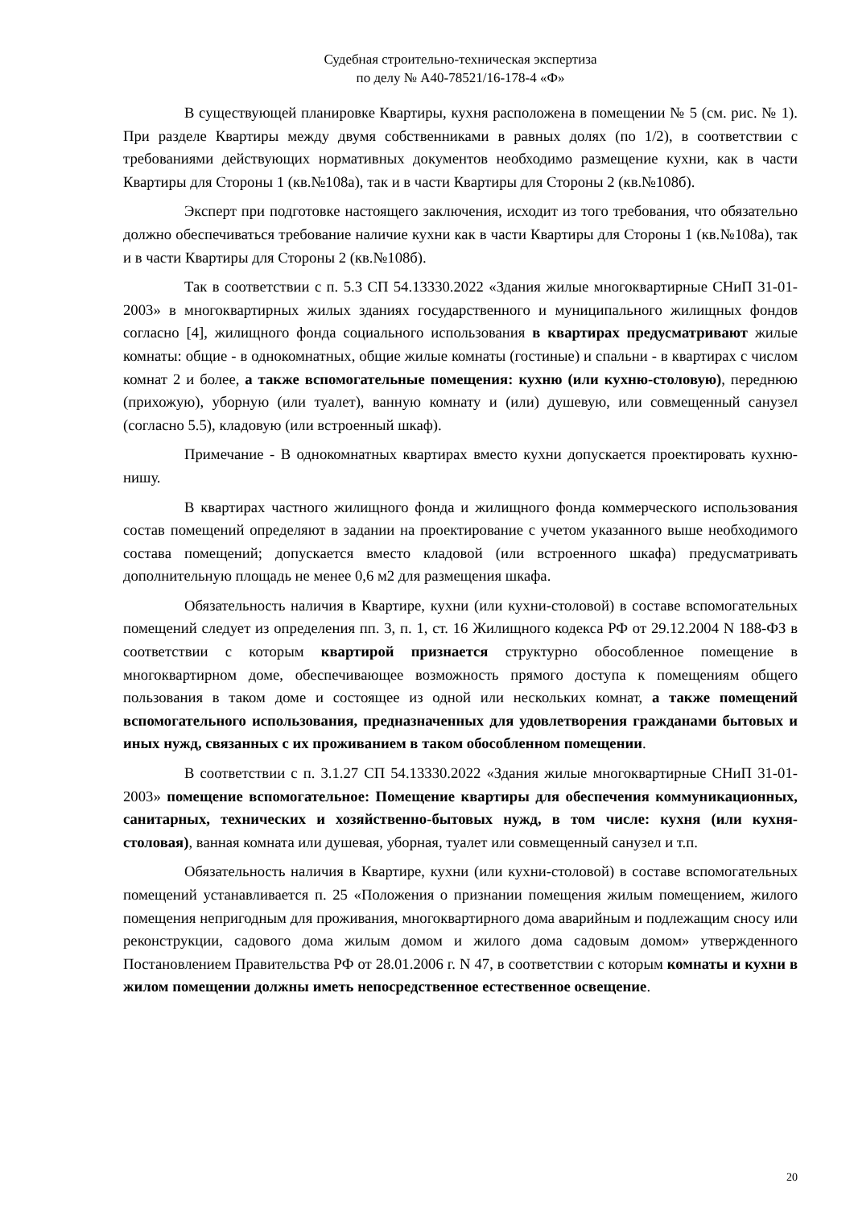Судебная строительно-техническая экспертиза
по делу № А40-78521/16-178-4 «Ф»
В существующей планировке Квартиры, кухня расположена в помещении № 5 (см. рис. № 1). При разделе Квартиры между двумя собственниками в равных долях (по 1/2), в соответствии с требованиями действующих нормативных документов необходимо размещение кухни, как в части Квартиры для Стороны 1 (кв.№108а), так и в части Квартиры для Стороны 2 (кв.№108б).
Эксперт при подготовке настоящего заключения, исходит из того требования, что обязательно должно обеспечиваться требование наличие кухни как в части Квартиры для Стороны 1 (кв.№108а), так и в части Квартиры для Стороны 2 (кв.№108б).
Так в соответствии с п. 5.3 СП 54.13330.2022 «Здания жилые многоквартирные СНиП 31-01-2003» в многоквартирных жилых зданиях государственного и муниципального жилищных фондов согласно [4], жилищного фонда социального использования в квартирах предусматривают жилые комнаты: общие - в однокомнатных, общие жилые комнаты (гостиные) и спальни - в квартирах с числом комнат 2 и более, а также вспомогательные помещения: кухню (или кухню-столовую), переднюю (прихожую), уборную (или туалет), ванную комнату и (или) душевую, или совмещенный санузел (согласно 5.5), кладовую (или встроенный шкаф).
Примечание - В однокомнатных квартирах вместо кухни допускается проектировать кухню-нишу.
В квартирах частного жилищного фонда и жилищного фонда коммерческого использования состав помещений определяют в задании на проектирование с учетом указанного выше необходимого состава помещений; допускается вместо кладовой (или встроенного шкафа) предусматривать дополнительную площадь не менее 0,6 м2 для размещения шкафа.
Обязательность наличия в Квартире, кухни (или кухни-столовой) в составе вспомогательных помещений следует из определения пп. 3, п. 1, ст. 16 Жилищного кодекса РФ от 29.12.2004 N 188-ФЗ в соответствии с которым квартирой признается структурно обособленное помещение в многоквартирном доме, обеспечивающее возможность прямого доступа к помещениям общего пользования в таком доме и состоящее из одной или нескольких комнат, а также помещений вспомогательного использования, предназначенных для удовлетворения гражданами бытовых и иных нужд, связанных с их проживанием в таком обособленном помещении.
В соответствии с п. 3.1.27 СП 54.13330.2022 «Здания жилые многоквартирные СНиП 31-01-2003» помещение вспомогательное: Помещение квартиры для обеспечения коммуникационных, санитарных, технических и хозяйственно-бытовых нужд, в том числе: кухня (или кухня-столовая), ванная комната или душевая, уборная, туалет или совмещенный санузел и т.п.
Обязательность наличия в Квартире, кухни (или кухни-столовой) в составе вспомогательных помещений устанавливается п. 25 «Положения о признании помещения жилым помещением, жилого помещения непригодным для проживания, многоквартирного дома аварийным и подлежащим сносу или реконструкции, садового дома жилым домом и жилого дома садовым домом» утвержденного Постановлением Правительства РФ от 28.01.2006 г. N 47, в соответствии с которым комнаты и кухни в жилом помещении должны иметь непосредственное естественное освещение.
20